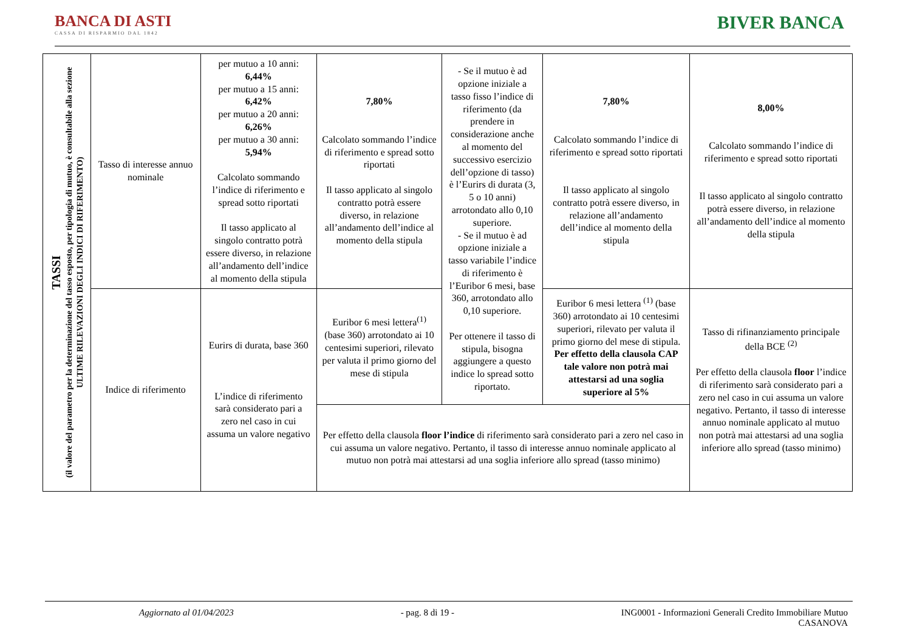BANCA DI ASTI
CASSA DI RISPARMIO DAL 1842
BIVER BANCA
| TASSI (il valore del parametro per la determinazione del tasso esposto, per tipologia di mutuo, è consultabile alla sezione ULTIME RILEVAZIONI DEGLI INDICI DI RIFERIMENTO) | Tasso di interesse annuo nominale | per mutuo a 10 anni: 6,44% per mutuo a 15 anni: 6,42% per mutuo a 20 anni: 6,26% per mutuo a 30 anni: 5,94% Calcolato sommando l’indice di riferimento e spread sotto riportati Il tasso applicato al singolo contratto potrà essere diverso, in relazione all’andamento dell’indice al momento della stipula | 7,80% Calcolato sommando l’indice di riferimento e spread sotto riportati Il tasso applicato al singolo contratto potrà essere diverso, in relazione all’andamento dell’indice al momento della stipula | - Se il mutuo è ad opzione iniziale a tasso fisso l’indice di riferimento (da prendere in considerazione anche al momento del successivo esercizio dell’opzione di tasso) è l’Eurirs di durata (3, 5 o 10 anni) arrotondato allo 0,10 superiore. - Se il mutuo è ad opzione iniziale a tasso variabile l’indice di riferimento è l’Euribor 6 mesi, base 360, arrotondato allo 0,10 superiore. Per ottenere il tasso di stipula, bisogna aggiungere a questo indice lo spread sotto riportato. | 7,80% Calcolato sommando l’indice di riferimento e spread sotto riportati Il tasso applicato al singolo contratto potrà essere diverso, in relazione all’andamento dell’indice al momento della stipula | 8,00% Calcolato sommando l’indice di riferimento e spread sotto riportati Il tasso applicato al singolo contratto potrà essere diverso, in relazione all’andamento dell’indice al momento della stipula |
| | Indice di riferimento | Eurirs di durata, base 360 L’indice di riferimento sarà considerato pari a zero nel caso in cui assuma un valore negativo | Euribor 6 mesi lettera<sup>(1)</sup> (base 360) arrotondato ai 10 centesimi superiori, rilevato per valuta il primo giorno del mese di stipula | | Euribor 6 mesi lettera <sup>(1)</sup> (base 360) arrotondato ai 10 centesimi superiori, rilevato per valuta il primo giorno del mese di stipula. Per effetto della clausola CAP tale valore non potrà mai attestarsi ad una soglia superiore al 5% | Tasso di rifinanziamento principale della BCE <sup>(2)</sup> Per effetto della clausola floor l’indice di riferimento sarà considerato pari a zero nel caso in cui assuma un valore negativo. Pertanto, il tasso di interesse annuo nominale applicato al mutuo non potrà mai attestarsi ad una soglia inferiore allo spread (tasso minimo) |
| | | | Per effetto della clausola floor l’indice di riferimento sarà considerato pari a zero nel caso in cui assuma un valore negativo. Pertanto, il tasso di interesse annuo nominale applicato al mutuo non potrà mai attestarsi ad una soglia inferiore allo spread (tasso minimo) | | | |
Aggiornato al 01/04/2023 - pag. 8 di 19 - ING0001 - Informazioni Generali Credito Immobiliare Mutuo
CASANOVA